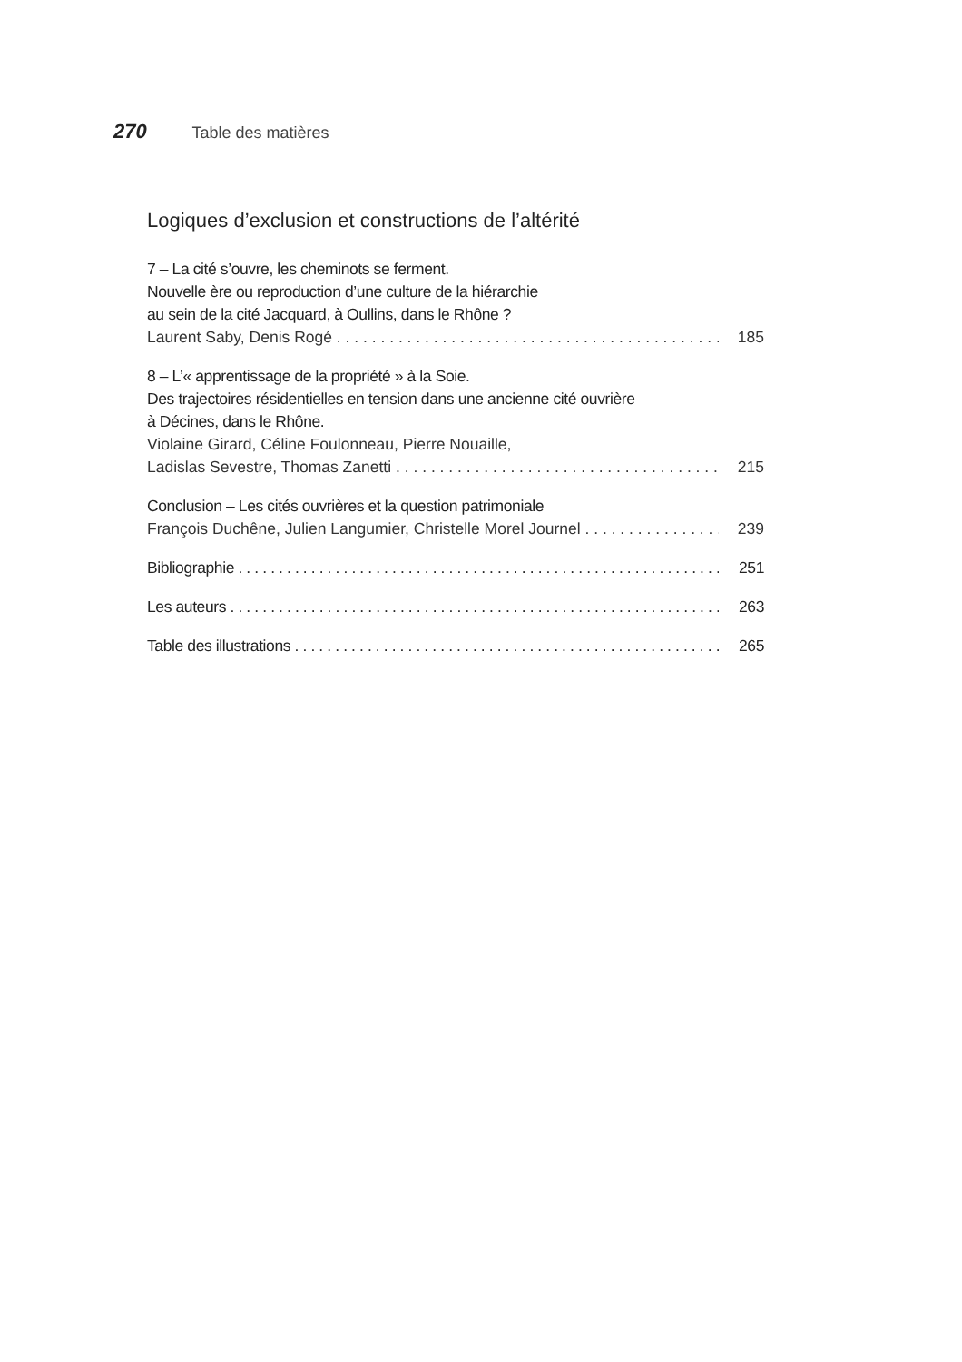270 Table des matières
Logiques d’exclusion et constructions de l’altérité
7 – La cité s’ouvre, les cheminots se ferment.
Nouvelle ère ou reproduction d’une culture de la hiérarchie
au sein de la cité Jacquard, à Oullins, dans le Rhône ?
Laurent Saby, Denis Rogé 185
8 – L’« apprentissage de la propriété » à la Soie.
Des trajectoires résidentielles en tension dans une ancienne cité ouvrière
à Décines, dans le Rhône.
Violaine Girard, Céline Foulonneau, Pierre Nouaille,
Ladislas Sevestre, Thomas Zanetti 215
Conclusion – Les cités ouvrières et la question patrimoniale
François Duchêne, Julien Langumier, Christelle Morel Journel 239
Bibliographie 251
Les auteurs 263
Table des illustrations 265